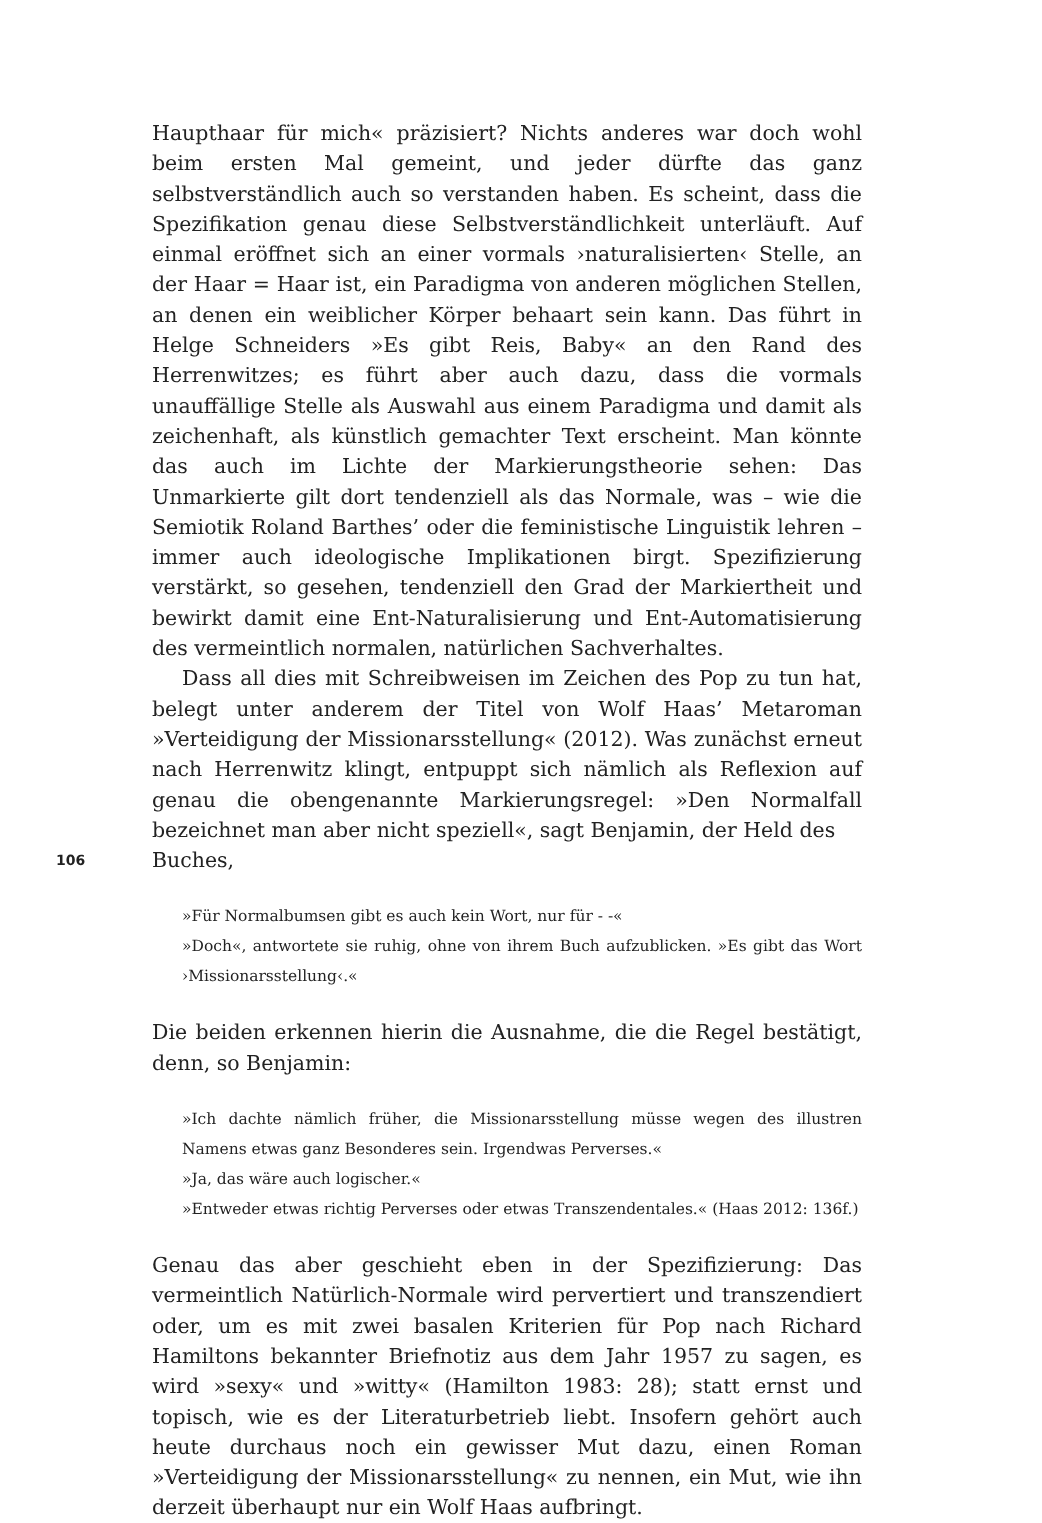Haupthaar für mich« präzisiert? Nichts anderes war doch wohl beim ersten Mal gemeint, und jeder dürfte das ganz selbstverständlich auch so verstanden haben. Es scheint, dass die Spezifikation genau diese Selbstverständlichkeit unterläuft. Auf einmal eröffnet sich an einer vormals ›naturalisierten‹ Stelle, an der Haar = Haar ist, ein Paradigma von anderen möglichen Stellen, an denen ein weiblicher Körper behaart sein kann. Das führt in Helge Schneiders »Es gibt Reis, Baby« an den Rand des Herrenwitzes; es führt aber auch dazu, dass die vormals unauffällige Stelle als Auswahl aus einem Paradigma und damit als zeichenhaft, als künstlich gemachter Text erscheint. Man könnte das auch im Lichte der Markierungstheorie sehen: Das Unmarkierte gilt dort tendenziell als das Normale, was – wie die Semiotik Roland Barthes’ oder die feministische Linguistik lehren – immer auch ideologische Implikationen birgt. Spezifizierung verstärkt, so gesehen, tendenziell den Grad der Markiertheit und bewirkt damit eine Ent-Naturalisierung und Ent-Automatisierung des vermeintlich normalen, natürlichen Sachverhaltes.
Dass all dies mit Schreibweisen im Zeichen des Pop zu tun hat, belegt unter anderem der Titel von Wolf Haas’ Metaroman »Verteidigung der Missionarsstellung« (2012). Was zunächst erneut nach Herrenwitz klingt, entpuppt sich nämlich als Reflexion auf genau die obengenannte Markierungsregel: »Den Normalfall bezeichnet man aber nicht speziell«, sagt Benjamin, der Held des
106
Buches,
»Für Normalbumsen gibt es auch kein Wort, nur für - -«
»Doch«, antwortete sie ruhig, ohne von ihrem Buch aufzublicken. »Es gibt das Wort ›Missionarsstellung‹.«
Die beiden erkennen hierin die Ausnahme, die die Regel bestätigt, denn, so Benjamin:
»Ich dachte nämlich früher, die Missionarsstellung müsse wegen des illustren Namens etwas ganz Besonderes sein. Irgendwas Perverses.«
»Ja, das wäre auch logischer.«
»Entweder etwas richtig Perverses oder etwas Transzendentales.« (Haas 2012: 136f.)
Genau das aber geschieht eben in der Spezifizierung: Das vermeintlich Natürlich-Normale wird pervertiert und transzendiert oder, um es mit zwei basalen Kriterien für Pop nach Richard Hamiltons bekannter Briefnotiz aus dem Jahr 1957 zu sagen, es wird »sexy« und »witty« (Hamilton 1983: 28); statt ernst und topisch, wie es der Literaturbetrieb liebt. Insofern gehört auch heute durchaus noch ein gewisser Mut dazu, einen Roman »Verteidigung der Missionarsstellung« zu nennen, ein Mut, wie ihn derzeit überhaupt nur ein Wolf Haas aufbringt.